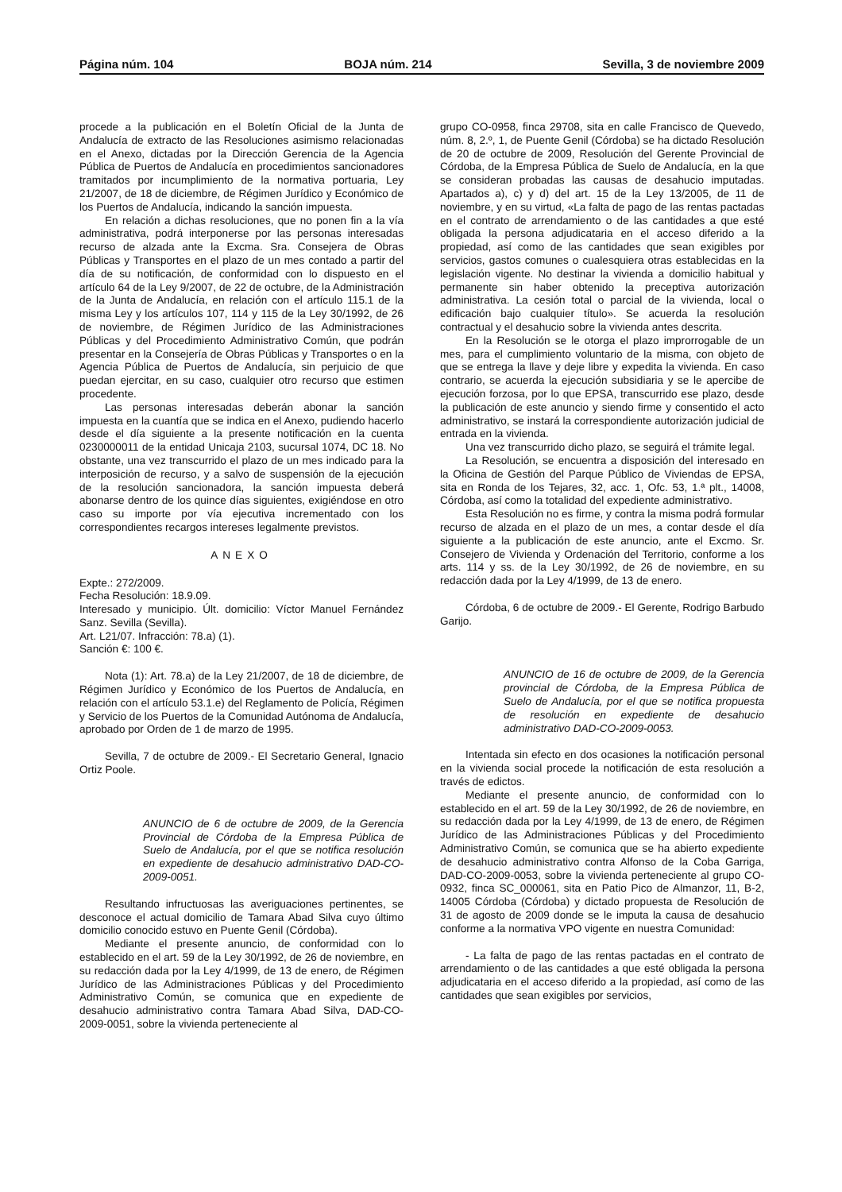Página núm. 104 BOJA núm. 214 Sevilla, 3 de noviembre 2009
procede a la publicación en el Boletín Oficial de la Junta de Andalucía de extracto de las Resoluciones asimismo relacionadas en el Anexo, dictadas por la Dirección Gerencia de la Agencia Pública de Puertos de Andalucía en procedimientos sancionadores tramitados por incumplimiento de la normativa portuaria, Ley 21/2007, de 18 de diciembre, de Régimen Jurídico y Económico de los Puertos de Andalucía, indicando la sanción impuesta.
En relación a dichas resoluciones, que no ponen fin a la vía administrativa, podrá interponerse por las personas interesadas recurso de alzada ante la Excma. Sra. Consejera de Obras Públicas y Transportes en el plazo de un mes contado a partir del día de su notificación, de conformidad con lo dispuesto en el artículo 64 de la Ley 9/2007, de 22 de octubre, de la Administración de la Junta de Andalucía, en relación con el artículo 115.1 de la misma Ley y los artículos 107, 114 y 115 de la Ley 30/1992, de 26 de noviembre, de Régimen Jurídico de las Administraciones Públicas y del Procedimiento Administrativo Común, que podrán presentar en la Consejería de Obras Públicas y Transportes o en la Agencia Pública de Puertos de Andalucía, sin perjuicio de que puedan ejercitar, en su caso, cualquier otro recurso que estimen procedente.
Las personas interesadas deberán abonar la sanción impuesta en la cuantía que se indica en el Anexo, pudiendo hacerlo desde el día siguiente a la presente notificación en la cuenta 0230000011 de la entidad Unicaja 2103, sucursal 1074, DC 18. No obstante, una vez transcurrido el plazo de un mes indicado para la interposición de recurso, y a salvo de suspensión de la ejecución de la resolución sancionadora, la sanción impuesta deberá abonarse dentro de los quince días siguientes, exigiéndose en otro caso su importe por vía ejecutiva incrementado con los correspondientes recargos intereses legalmente previstos.
ANEXO
Expte.: 272/2009.
Fecha Resolución: 18.9.09.
Interesado y municipio. Últ. domicilio: Víctor Manuel Fernández Sanz. Sevilla (Sevilla).
Art. L21/07. Infracción: 78.a) (1).
Sanción €: 100 €.
Nota (1): Art. 78.a) de la Ley 21/2007, de 18 de diciembre, de Régimen Jurídico y Económico de los Puertos de Andalucía, en relación con el artículo 53.1.e) del Reglamento de Policía, Régimen y Servicio de los Puertos de la Comunidad Autónoma de Andalucía, aprobado por Orden de 1 de marzo de 1995.
Sevilla, 7 de octubre de 2009.- El Secretario General, Ignacio Ortiz Poole.
ANUNCIO de 6 de octubre de 2009, de la Gerencia Provincial de Córdoba de la Empresa Pública de Suelo de Andalucía, por el que se notifica resolución en expediente de desahucio administrativo DAD-CO-2009-0051.
Resultando infructuosas las averiguaciones pertinentes, se desconoce el actual domicilio de Tamara Abad Silva cuyo último domicilio conocido estuvo en Puente Genil (Córdoba).
Mediante el presente anuncio, de conformidad con lo establecido en el art. 59 de la Ley 30/1992, de 26 de noviembre, en su redacción dada por la Ley 4/1999, de 13 de enero, de Régimen Jurídico de las Administraciones Públicas y del Procedimiento Administrativo Común, se comunica que en expediente de desahucio administrativo contra Tamara Abad Silva, DAD-CO-2009-0051, sobre la vivienda perteneciente al
grupo CO-0958, finca 29708, sita en calle Francisco de Quevedo, núm. 8, 2.º, 1, de Puente Genil (Córdoba) se ha dictado Resolución de 20 de octubre de 2009, Resolución del Gerente Provincial de Córdoba, de la Empresa Pública de Suelo de Andalucía, en la que se consideran probadas las causas de desahucio imputadas. Apartados a), c) y d) del art. 15 de la Ley 13/2005, de 11 de noviembre, y en su virtud, «La falta de pago de las rentas pactadas en el contrato de arrendamiento o de las cantidades a que esté obligada la persona adjudicataria en el acceso diferido a la propiedad, así como de las cantidades que sean exigibles por servicios, gastos comunes o cualesquiera otras establecidas en la legislación vigente. No destinar la vivienda a domicilio habitual y permanente sin haber obtenido la preceptiva autorización administrativa. La cesión total o parcial de la vivienda, local o edificación bajo cualquier título». Se acuerda la resolución contractual y el desahucio sobre la vivienda antes descrita.
En la Resolución se le otorga el plazo improrrogable de un mes, para el cumplimiento voluntario de la misma, con objeto de que se entrega la llave y deje libre y expedita la vivienda. En caso contrario, se acuerda la ejecución subsidiaria y se le apercibe de ejecución forzosa, por lo que EPSA, transcurrido ese plazo, desde la publicación de este anuncio y siendo firme y consentido el acto administrativo, se instará la correspondiente autorización judicial de entrada en la vivienda.
Una vez transcurrido dicho plazo, se seguirá el trámite legal.
La Resolución, se encuentra a disposición del interesado en la Oficina de Gestión del Parque Público de Viviendas de EPSA, sita en Ronda de los Tejares, 32, acc. 1, Ofc. 53, 1.ª plt., 14008, Córdoba, así como la totalidad del expediente administrativo.
Esta Resolución no es firme, y contra la misma podrá formular recurso de alzada en el plazo de un mes, a contar desde el día siguiente a la publicación de este anuncio, ante el Excmo. Sr. Consejero de Vivienda y Ordenación del Territorio, conforme a los arts. 114 y ss. de la Ley 30/1992, de 26 de noviembre, en su redacción dada por la Ley 4/1999, de 13 de enero.
Córdoba, 6 de octubre de 2009.- El Gerente, Rodrigo Barbudo Garijo.
ANUNCIO de 16 de octubre de 2009, de la Gerencia provincial de Córdoba, de la Empresa Pública de Suelo de Andalucía, por el que se notifica propuesta de resolución en expediente de desahucio administrativo DAD-CO-2009-0053.
Intentada sin efecto en dos ocasiones la notificación personal en la vivienda social procede la notificación de esta resolución a través de edictos.
Mediante el presente anuncio, de conformidad con lo establecido en el art. 59 de la Ley 30/1992, de 26 de noviembre, en su redacción dada por la Ley 4/1999, de 13 de enero, de Régimen Jurídico de las Administraciones Públicas y del Procedimiento Administrativo Común, se comunica que se ha abierto expediente de desahucio administrativo contra Alfonso de la Coba Garriga, DAD-CO-2009-0053, sobre la vivienda perteneciente al grupo CO-0932, finca SC_000061, sita en Patio Pico de Almanzor, 11, B-2, 14005 Córdoba (Córdoba) y dictado propuesta de Resolución de 31 de agosto de 2009 donde se le imputa la causa de desahucio conforme a la normativa VPO vigente en nuestra Comunidad:
- La falta de pago de las rentas pactadas en el contrato de arrendamiento o de las cantidades a que esté obligada la persona adjudicataria en el acceso diferido a la propiedad, así como de las cantidades que sean exigibles por servicios,